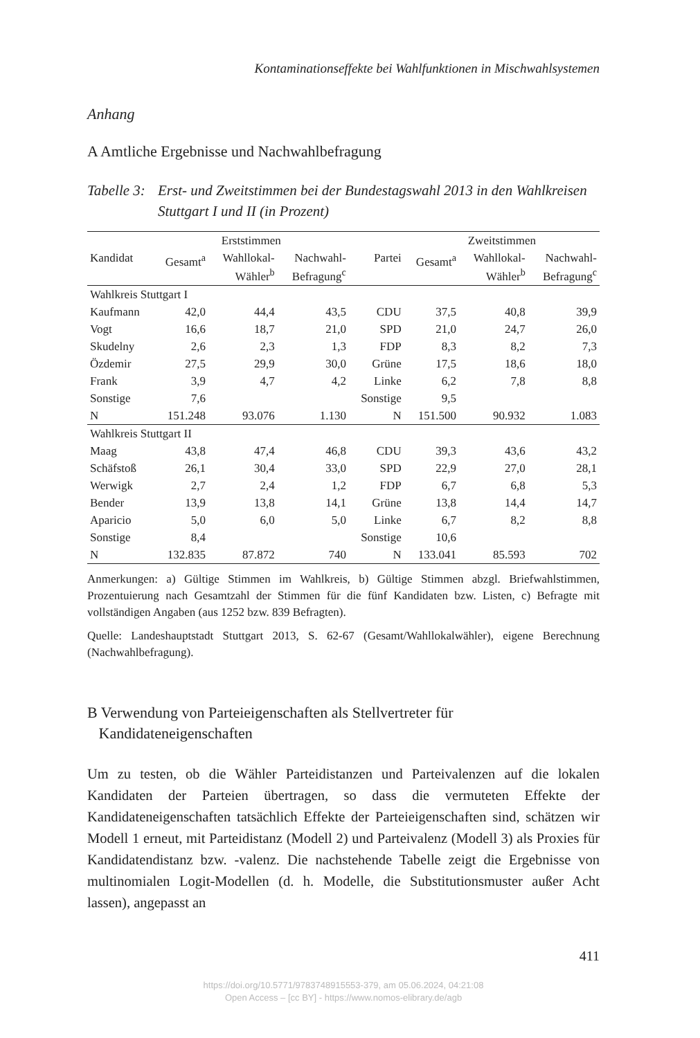Kontaminationseffekte bei Wahlfunktionen in Mischwahlsystemen
Anhang
A Amtliche Ergebnisse und Nachwahlbefragung
Tabelle 3: Erst- und Zweitstimmen bei der Bundestagswahl 2013 in den Wahlkreisen Stuttgart I und II (in Prozent)
| | Erststimmen | | | | Zweitstimmen | | |
| --- | --- | --- | --- | --- | --- | --- | --- |
| Kandidat | Gesamt<sup>a</sup> | Wahllokal- Wähler<sup>b</sup> | Nachwahl- Befragung<sup>c</sup> | Partei | Gesamt<sup>a</sup> | Wahllokal- Wähler<sup>b</sup> | Nachwahl- Befragung<sup>c</sup> |
| Wahlkreis Stuttgart I | | | | | | | |
| Kaufmann | 42,0 | 44,4 | 43,5 | CDU | 37,5 | 40,8 | 39,9 |
| Vogt | 16,6 | 18,7 | 21,0 | SPD | 21,0 | 24,7 | 26,0 |
| Skudelny | 2,6 | 2,3 | 1,3 | FDP | 8,3 | 8,2 | 7,3 |
| Özdemir | 27,5 | 29,9 | 30,0 | Grüne | 17,5 | 18,6 | 18,0 |
| Frank | 3,9 | 4,7 | 4,2 | Linke | 6,2 | 7,8 | 8,8 |
| Sonstige | 7,6 | | | Sonstige | 9,5 | | |
| N | 151.248 | 93.076 | 1.130 | N | 151.500 | 90.932 | 1.083 |
| Wahlkreis Stuttgart II | | | | | | | |
| Maag | 43,8 | 47,4 | 46,8 | CDU | 39,3 | 43,6 | 43,2 |
| Schäfstoß | 26,1 | 30,4 | 33,0 | SPD | 22,9 | 27,0 | 28,1 |
| Werwigk | 2,7 | 2,4 | 1,2 | FDP | 6,7 | 6,8 | 5,3 |
| Bender | 13,9 | 13,8 | 14,1 | Grüne | 13,8 | 14,4 | 14,7 |
| Aparicio | 5,0 | 6,0 | 5,0 | Linke | 6,7 | 8,2 | 8,8 |
| Sonstige | 8,4 | | | Sonstige | 10,6 | | |
| N | 132.835 | 87.872 | 740 | N | 133.041 | 85.593 | 702 |
Anmerkungen: a) Gültige Stimmen im Wahlkreis, b) Gültige Stimmen abzgl. Briefwahlstimmen, Prozentuierung nach Gesamtzahl der Stimmen für die fünf Kandidaten bzw. Listen, c) Befragte mit vollständigen Angaben (aus 1252 bzw. 839 Befragten).
Quelle: Landeshauptstadt Stuttgart 2013, S. 62-67 (Gesamt/Wahllokalwähler), eigene Berechnung (Nachwahlbefragung).
B Verwendung von Parteieigenschaften als Stellvertreter für
Kandidateneigenschaften
Um zu testen, ob die Wähler Parteidistanzen und Parteivalenzen auf die lokalen Kandidaten der Parteien übertragen, so dass die vermuteten Effekte der Kandidateneigenschaften tatsächlich Effekte der Parteieigenschaften sind, schätzen wir Modell 1 erneut, mit Parteidistanz (Modell 2) und Parteivalenz (Modell 3) als Proxies für Kandidatendistanz bzw. -valenz. Die nachstehende Tabelle zeigt die Ergebnisse von multinomialen Logit-Modellen (d. h. Modelle, die Substitutionsmuster außer Acht lassen), angepasst an
411
https://doi.org/10.5771/9783748915553-379, am 05.06.2024, 04:21:08
Open Access – [cc BY] - https://www.nomos-elibrary.de/agb